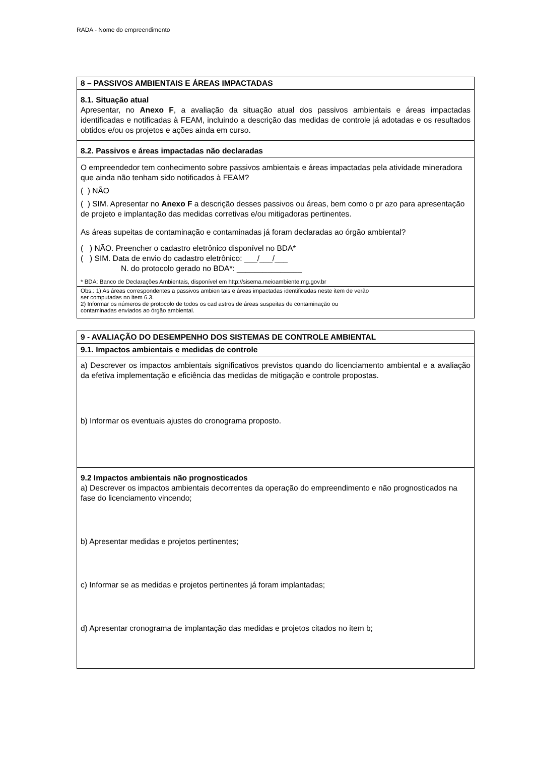RADA - Nome do empreendimento
| 8 – PASSIVOS AMBIENTAIS E ÁREAS IMPACTADAS |
| --- |
| 8.1. Situação atual Apresentar, no Anexo F , a avaliação da situação atual dos passivos ambientais e áreas impactadas identificadas e notificadas à FEAM, incluindo a descrição das medidas de controle já adotadas e os resultados obtidos e/ou os projetos e ações ainda em curso. |
| 8.2. Passivos e áreas impactadas não declaradas |
| O empreendedor tem conhecimento sobre passivos ambientais e áreas impactadas pela atividade mineradora que ainda não tenham sido notificados à FEAM? ( ) NÃO ( ) SIM. Apresentar no Anexo F a descrição desses passivos ou áreas, bem como o pr azo para apresentação de projeto e implantação das medidas corretivas e/ou mitigadoras pertinentes. As áreas supeitas de contaminação e contaminadas já foram declaradas ao órgão ambiental? ( ) NÃO. Preencher o cadastro eletrônico disponível no BDA* ( ) SIM. Data de envio do cadastro eletrônico: ___/___/___ N. do protocolo gerado no BDA*: _______________ * BDA: Banco de Declarações Ambientais, disponível em http://sisema.meioambiente.mg.gov.br |
| Obs.: 1) As áreas correspondentes a passivos ambien tais e áreas impactadas identificadas neste item de verão ser computadas no item 6.3. 2) Informar os números de protocolo de todos os cad astros de áreas suspeitas de contaminação ou contaminadas enviados ao órgão ambiental. |
| 9 - AVALIAÇÃO DO DESEMPENHO DOS SISTEMAS DE CONTROLE AMBIENTAL |
| --- |
| 9.1. Impactos ambientais e medidas de controle |
| a) Descrever os impactos ambientais significativos previstos quando do licenciamento ambiental e a avaliação da efetiva implementação e eficiência das medidas de mitigação e controle propostas. b) Informar os eventuais ajustes do cronograma proposto. |
| 9.2 Impactos ambientais não prognosticados a) Descrever os impactos ambientais decorrentes da operação do empreendimento e não prognosticados na fase do licenciamento vincendo; b) Apresentar medidas e projetos pertinentes; c) Informar se as medidas e projetos pertinentes já foram implantadas; d) Apresentar cronograma de implantação das medidas e projetos citados no item b; |